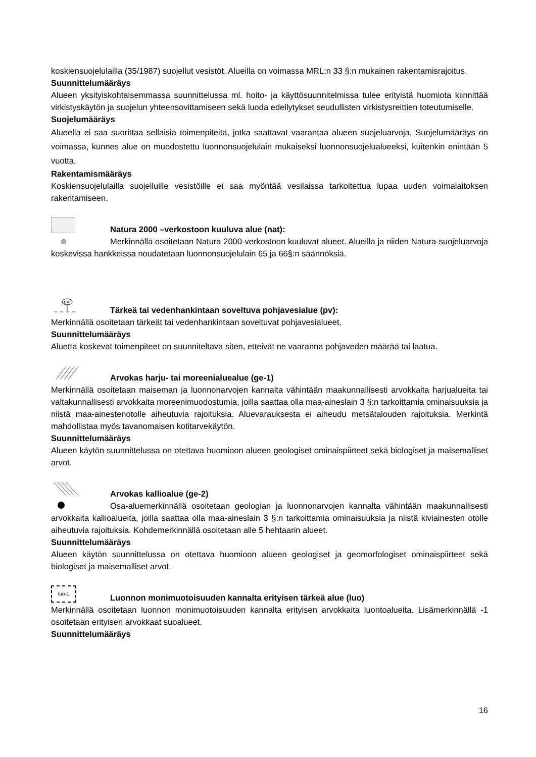koskiensuojelulailla (35/1987) suojellut vesistöt. Alueilla on voimassa MRL:n 33 §:n mukainen rakentamisrajoitus.
Suunnittelumääräys
Alueen yksityiskohtaisemmassa suunnittelussa ml. hoito- ja käyttösuunnitelmissa tulee erityistä huomiota kiinnittää virkistyskäytön ja suojelun yhteensovittamiseen sekä luoda edellytykset seudullisten virkistysreittien toteutumiselle.
Suojelumääräys
Alueella ei saa suorittaa sellaisia toimenpiteitä, jotka saattavat vaarantaa alueen suojeluarvoja. Suojelumääräys on voimassa, kunnes alue on muodostettu luonnonsuojelulain mukaiseksi luonnonsuojelualueeksi, kuitenkin enintään 5 vuotta.
Rakentamismääräys
Koskiensuojelulailla suojelluille vesistöille ei saa myöntää vesilaissa tarkoitettua lupaa uuden voimalaitoksen rakentamiseen.
Natura 2000 –verkostoon kuuluva alue (nat):
Merkinnällä osoitetaan Natura 2000-verkostoon kuuluvat alueet. Alueilla ja niiden Natura-suojeluarvoja koskevissa hankkeissa noudatetaan luonnonsuojelulain 65 ja 66§:n säännöksiä.
pv
Tärkeä tai vedenhankintaan soveltuva pohjavesialue (pv):
Merkinnällä osoitetaan tärkeät tai vedenhankintaan soveltuvat pohjavesialueet.
Suunnittelumääräys
Aluetta koskevat toimenpiteet on suunniteltava siten, etteivät ne vaaranna pohjaveden määrää tai laatua.
Arvokas harju- tai moreenialuealue (ge-1)
Merkinnällä osoitetaan maiseman ja luonnonarvojen kannalta vähintään maakunnallisesti arvokkaita harjualueita tai valtakunnallisesti arvokkaita moreenimuodostumia, joilla saattaa olla maa-aineslain 3 §:n tarkoittamia ominaisuuksia ja niistä maa-ainestenotolle aiheutuvia rajoituksia. Aluevarauksesta ei aiheudu metsätalouden rajoituksia. Merkintä mahdollistaa myös tavanomaisen kotitarvekäytön.
Suunnittelumääräys
Alueen käytön suunnittelussa on otettava huomioon alueen geologiset ominaispiirteet sekä biologiset ja maisemalliset arvot.
Arvokas kallioalue (ge-2)
Osa-aluemerkinnällä osoitetaan geologian ja luonnonarvojen kannalta vähintään maakunnallisesti arvokkaita kallioalueita, joilla saattaa olla maa-aineslain 3 §:n tarkoittamia ominaisuuksia ja niistä kiviainesten otolle aiheutuvia rajoituksia. Kohdemerkinnällä osoitetaan alle 5 hehtaarin alueet.
Suunnittelumääräys
Alueen käytön suunnittelussa on otettava huomioon alueen geologiset ja geomorfologiset ominaispiirteet sekä biologiset ja maisemalliset arvot.
luo-1
Luonnon monimuotoisuuden kannalta erityisen tärkeä alue (luo)
Merkinnällä osoitetaan luonnon monimuotoisuuden kannalta erityisen arvokkaita luontoalueita. Lisämerkinnällä -1 osoitetaan erityisen arvokkaat suoalueet.
Suunnittelumääräys
16